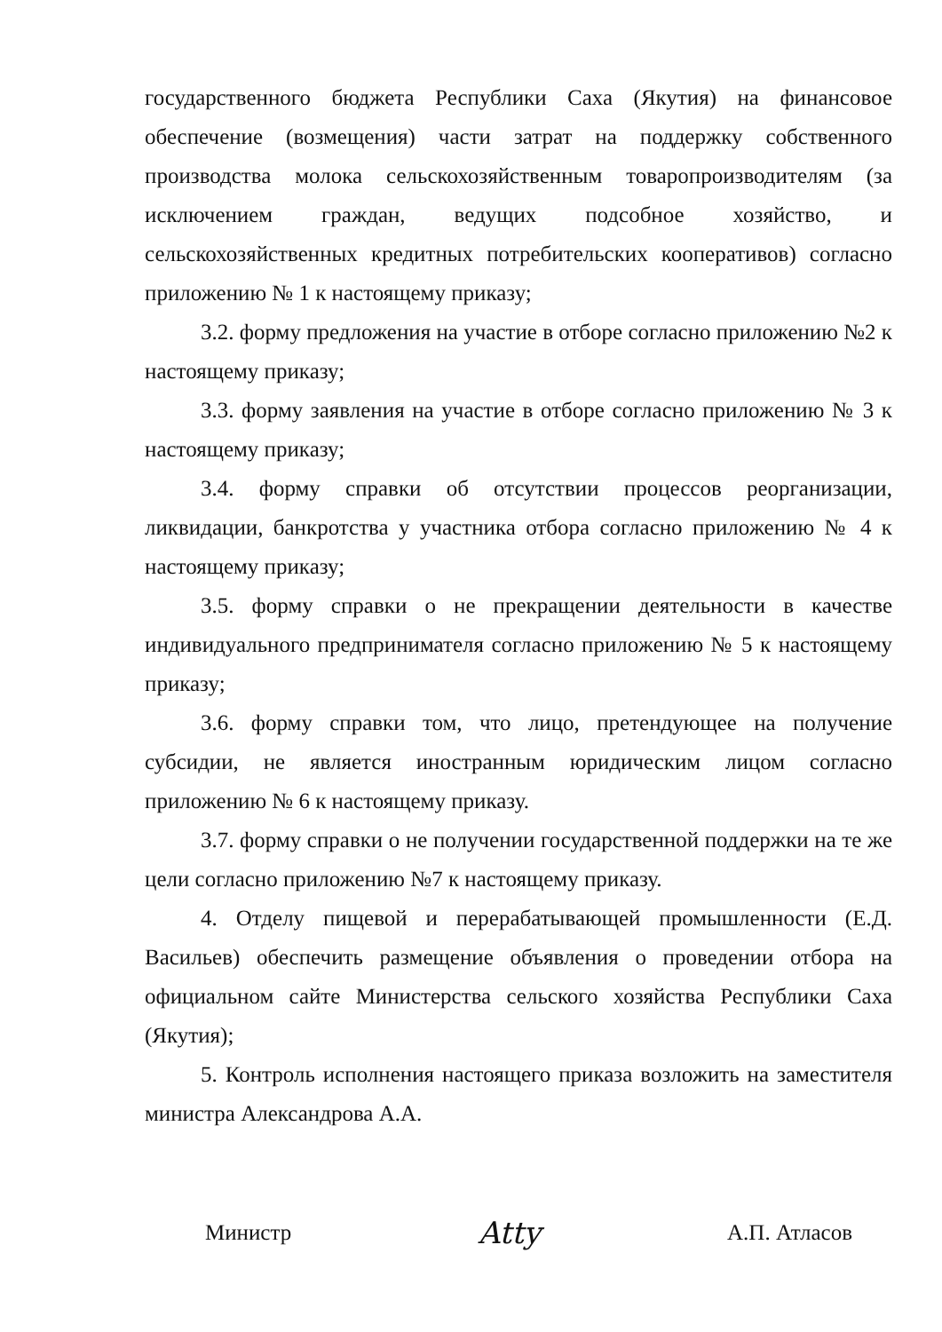государственного бюджета Республики Саха (Якутия) на финансовое обеспечение (возмещения) части затрат на поддержку собственного производства молока сельскохозяйственным товаропроизводителям (за исключением граждан, ведущих подсобное хозяйство, и сельскохозяйственных кредитных потребительских кооперативов) согласно приложению № 1 к настоящему приказу;
3.2. форму предложения на участие в отборе согласно приложению №2 к настоящему приказу;
3.3. форму заявления на участие в отборе согласно приложению № 3 к настоящему приказу;
3.4. форму справки об отсутствии процессов реорганизации, ликвидации, банкротства у участника отбора согласно приложению № 4 к настоящему приказу;
3.5. форму справки о не прекращении деятельности в качестве индивидуального предпринимателя согласно приложению № 5 к настоящему приказу;
3.6. форму справки том, что лицо, претендующее на получение субсидии, не является иностранным юридическим лицом согласно приложению № 6 к настоящему приказу.
3.7. форму справки о не получении государственной поддержки на те же цели согласно приложению №7 к настоящему приказу.
4. Отделу пищевой и перерабатывающей промышленности (Е.Д. Васильев) обеспечить размещение объявления о проведении отбора на официальном сайте Министерства сельского хозяйства Республики Саха (Якутия);
5. Контроль исполнения настоящего приказа возложить на заместителя министра Александрова А.А.
Министр Atty А.П. Атласов